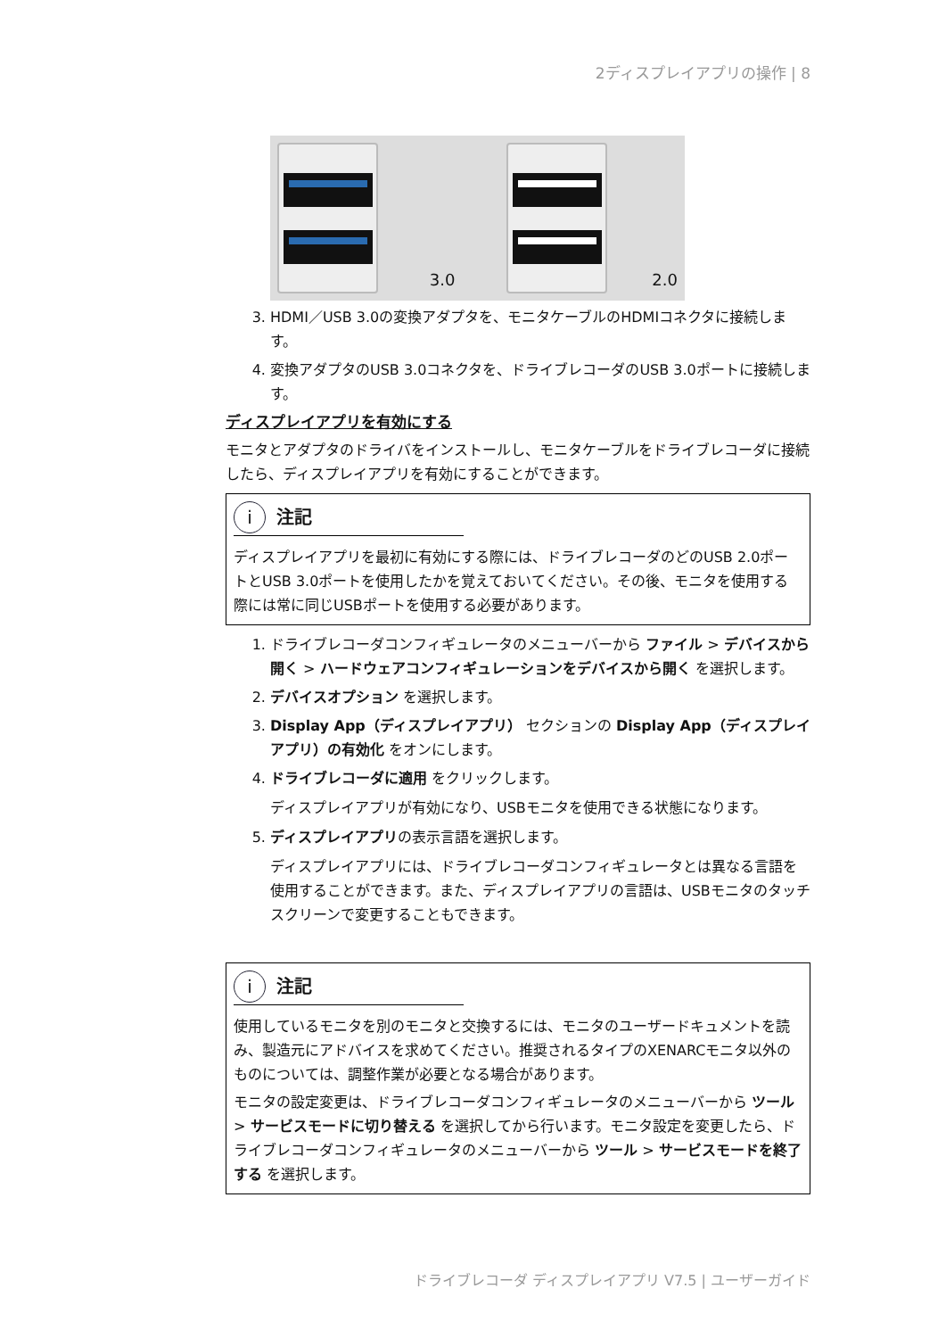2ディスプレイアプリの操作 | 8
3.0 2.0
3. HDMI／USB 3.0の変換アダプタを、モニタケーブルのHDMIコネクタに接続します。
4. 変換アダプタのUSB 3.0コネクタを、ドライブレコーダのUSB 3.0ポートに接続します。
ディスプレイアプリを有効にする
モニタとアダプタのドライバをインストールし、モニタケーブルをドライブレコーダに接続したら、ディスプレイアプリを有効にすることができます。
i 注記
ディスプレイアプリを最初に有効にする際には、ドライブレコーダのどのUSB 2.0ポートとUSB 3.0ポートを使用したかを覚えておいてください。その後、モニタを使用する際には常に同じUSBポートを使用する必要があります。
1. ドライブレコーダコンフィギュレータのメニューバーから ファイル > デバイスから開く > ハードウェアコンフィギュレーションをデバイスから開く を選択します。
2. デバイスオプション を選択します。
3. Display App（ディスプレイアプリ） セクションの Display App（ディスプレイアプリ）の有効化 をオンにします。
4. ドライブレコーダに適用 をクリックします。
ディスプレイアプリが有効になり、USBモニタを使用できる状態になります。
5. ディスプレイアプリの表示言語を選択します。
ディスプレイアプリには、ドライブレコーダコンフィギュレータとは異なる言語を使用することができます。また、ディスプレイアプリの言語は、USBモニタのタッチスクリーンで変更することもできます。
i 注記
使用しているモニタを別のモニタと交換するには、モニタのユーザードキュメントを読み、製造元にアドバイスを求めてください。推奨されるタイプのXENARCモニタ以外のものについては、調整作業が必要となる場合があります。
モニタの設定変更は、ドライブレコーダコンフィギュレータのメニューバーから ツール > サービスモードに切り替える を選択してから行います。モニタ設定を変更したら、ドライブレコーダコンフィギュレータのメニューバーから ツール > サービスモードを終了する を選択します。
ドライブレコーダ ディスプレイアプリ V7.5 | ユーザーガイド